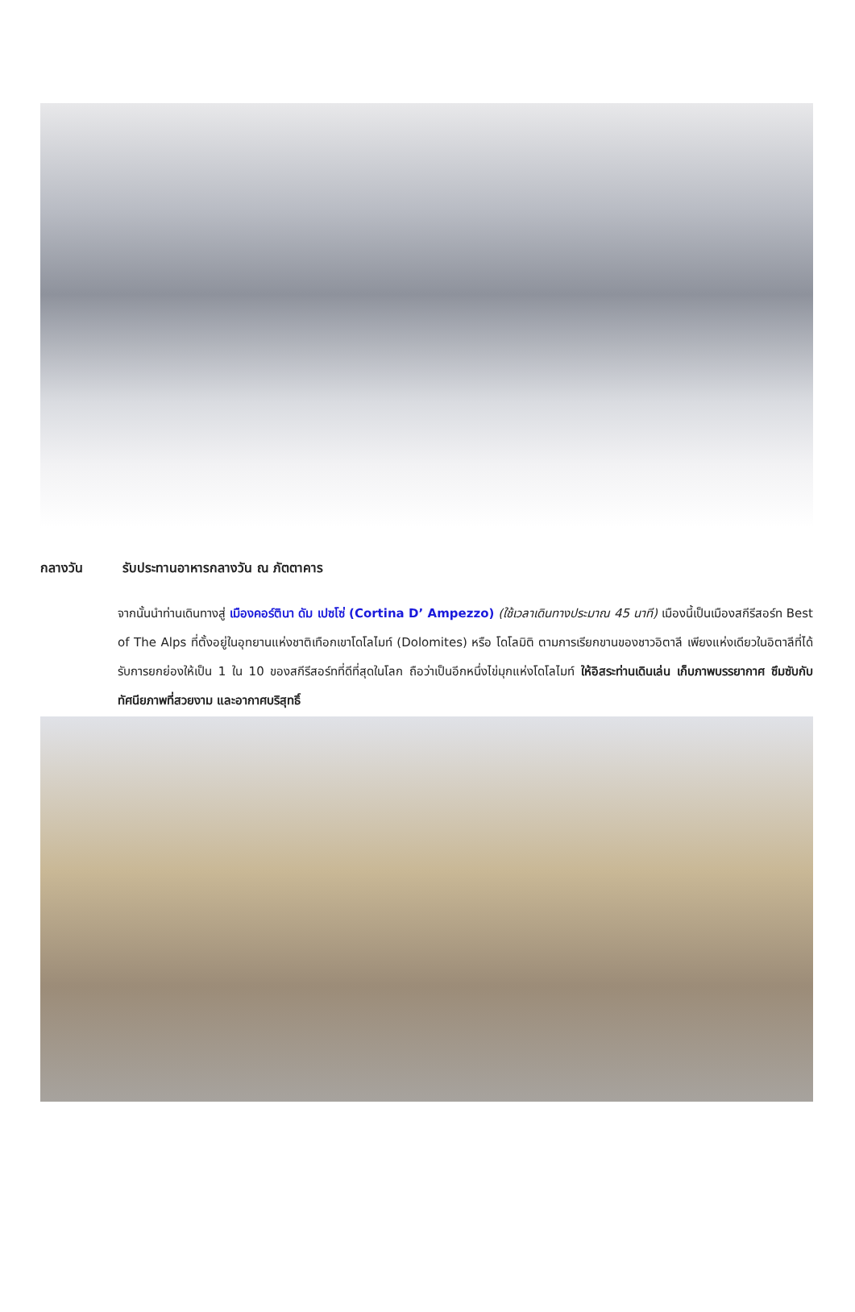กลางวัน รับประทานอาหารกลางวัน ณ ภัตตาคาร
จากนั้นนำท่านเดินทางสู่ เมืองคอร์ตินา ดัม เปซโซ่ (Cortina D’ Ampezzo) (ใช้เวลาเดินทางประมาณ 45 นาที) เมืองนี้เป็นเมืองสกีรีสอร์ท Best of The Alps ที่ตั้งอยู่ในอุทยานแห่งชาติเทือกเขาโดโลไมท์ (Dolomites) หรือ โดโลมิติ ตามการเรียกขานของชาวอิตาลี เพียงแห่งเดียวในอิตาลีที่ได้รับการยกย่องให้เป็น 1 ใน 10 ของสกีรีสอร์ทที่ดีที่สุดในโลก ถือว่าเป็นอีกหนึ่งไข่มุกแห่งโดโลไมท์ ให้อิสระท่านเดินเล่น เก็บภาพบรรยากาศ ซึมซับกับทัศนียภาพที่สวยงาม และอากาศบริสุทธิ์